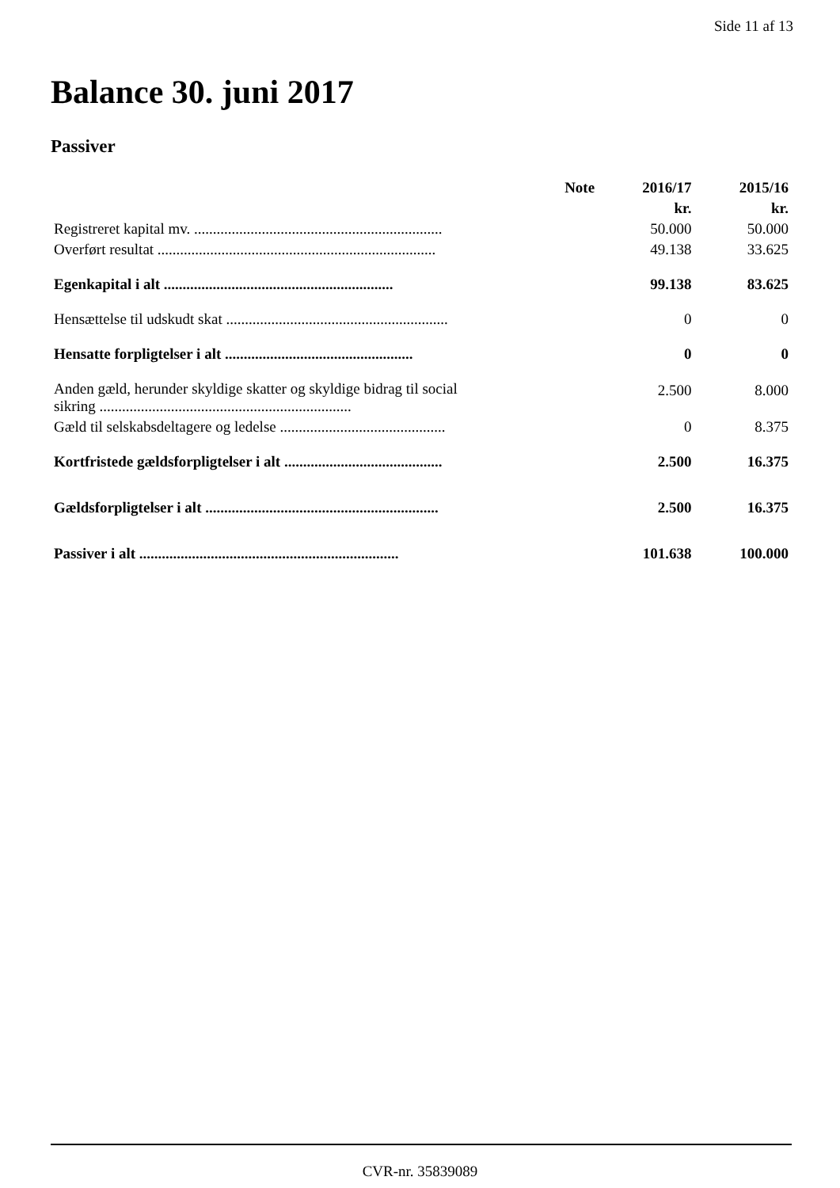Side 11 af 13
Balance 30. juni 2017
Passiver
| | Note | 2016/17 | 2015/16 |
| --- | --- | --- | --- |
| | | kr. | kr. |
| Registreret kapital mv. .................................................................. | | 50.000 | 50.000 |
| Overført resultat .......................................................................... | | 49.138 | 33.625 |
| Egenkapital i alt ............................................................. | | 99.138 | 83.625 |
| Hensættelse til udskudt skat ........................................................... | | 0 | 0 |
| Hensatte forpligtelser i alt .................................................. | | 0 | 0 |
| Anden gæld, herunder skyldige skatter og skyldige bidrag til social sikring ................................................................... | | 2.500 | 8.000 |
| Gæld til selskabsdeltagere og ledelse ............................................ | | 0 | 8.375 |
| Kortfristede gældsforpligtelser i alt .......................................... | | 2.500 | 16.375 |
| Gældsforpligtelser i alt .............................................................. | | 2.500 | 16.375 |
| Passiver i alt ..................................................................... | | 101.638 | 100.000 |
CVR-nr. 35839089